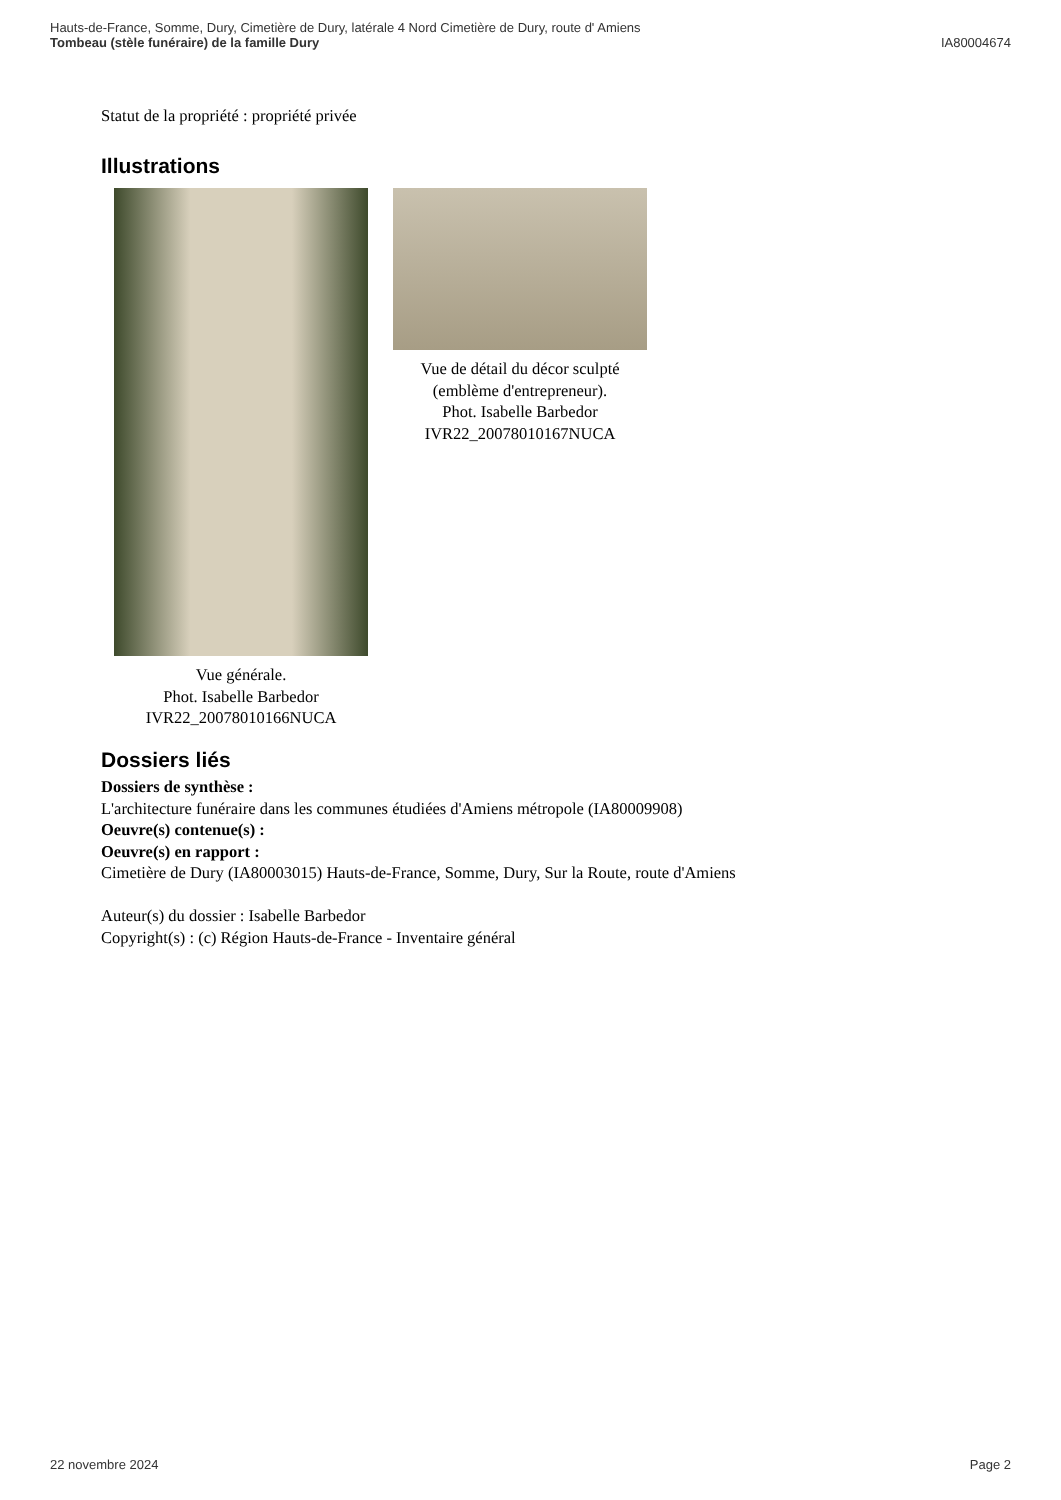Hauts-de-France, Somme, Dury, Cimetière de Dury, latérale 4 Nord Cimetière de Dury, route d' Amiens
Tombeau (stèle funéraire) de la famille Dury IA80004674
Statut de la propriété : propriété privée
Illustrations
Vue générale.
Phot. Isabelle Barbedor
IVR22_20078010166NUCA
Vue de détail du décor sculpté (emblème d'entrepreneur).
Phot. Isabelle Barbedor
IVR22_20078010167NUCA
Dossiers liés
Dossiers de synthèse :
L'architecture funéraire dans les communes étudiées d'Amiens métropole (IA80009908)
Oeuvre(s) contenue(s) :
Oeuvre(s) en rapport :
Cimetière de Dury (IA80003015) Hauts-de-France, Somme, Dury, Sur la Route, route d'Amiens
Auteur(s) du dossier : Isabelle Barbedor
Copyright(s) : (c) Région Hauts-de-France - Inventaire général
22 novembre 2024 Page 2